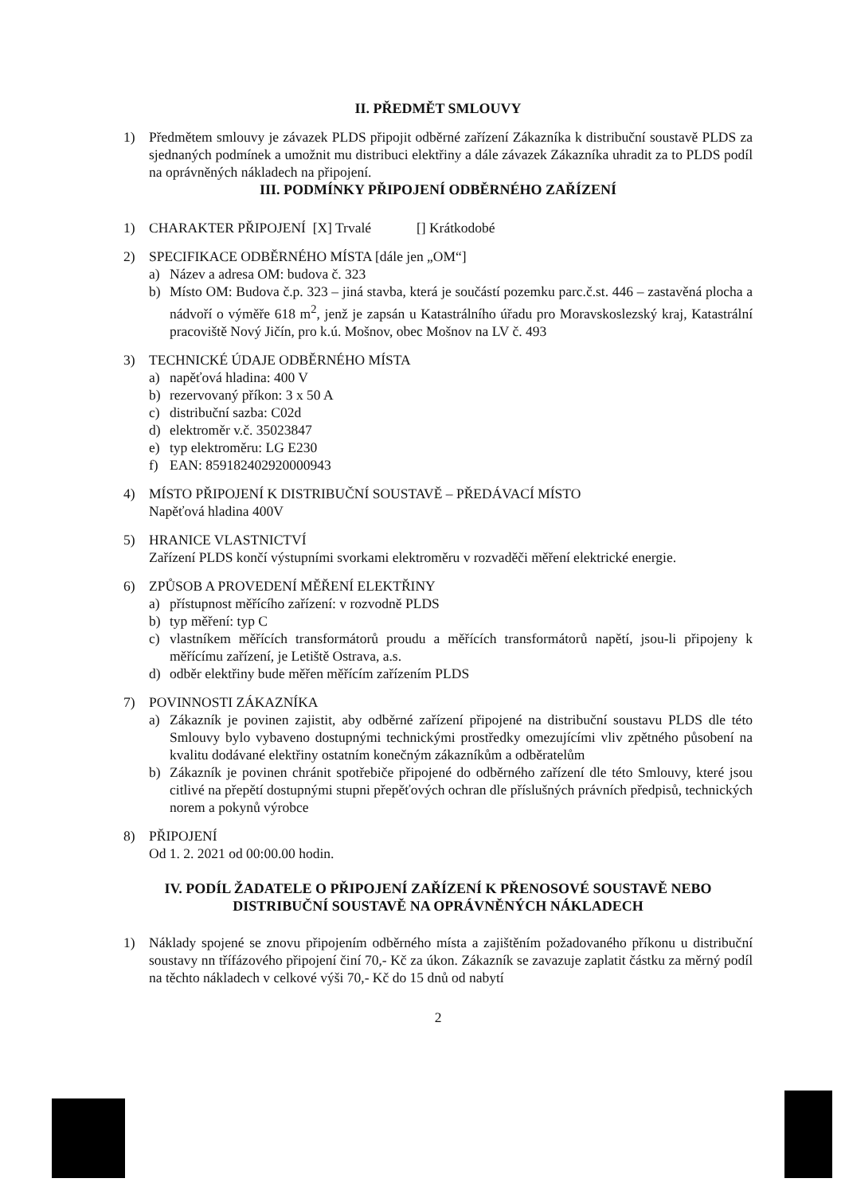II. PŘEDMĚT SMLOUVY
1) Předmětem smlouvy je závazek PLDS připojit odběrné zařízení Zákazníka k distribuční soustavě PLDS za sjednaných podmínek a umožnit mu distribuci elektřiny a dále závazek Zákazníka uhradit za to PLDS podíl na oprávněných nákladech na připojení.
III. PODMÍNKY PŘIPOJENÍ ODBĚRNÉHO ZAŘÍZENÍ
1) CHARAKTER PŘIPOJENÍ [X] Trvalé [] Krátkodobé
2) SPECIFIKACE ODBĚRNÉHO MÍSTA [dále jen „OM“]
a) Název a adresa OM: budova č. 323
b) Místo OM: Budova č.p. 323 – jiná stavba, která je součástí pozemku parc.č.st. 446 – zastavěná plocha a nádvoří o výměře 618 m<sup>2</sup>, jenž je zapsán u Katastrálního úřadu pro Moravskoslezský kraj, Katastrální pracoviště Nový Jičín, pro k.ú. Mošnov, obec Mošnov na LV č. 493
3) TECHNICKÉ ÚDAJE ODBĚRNÉHO MÍSTA
a) napěťová hladina: 400 V
b) rezervovaný příkon: 3 x 50 A
c) distribuční sazba: C02d
d) elektroměr v.č. 35023847
e) typ elektroměru: LG E230
f) EAN: 859182402920000943
4) MÍSTO PŘIPOJENÍ K DISTRIBUČNÍ SOUSTAVĚ – PŘEDÁVACÍ MÍSTO
Napěťová hladina 400V
5) HRANICE VLASTNICTVÍ
Zařízení PLDS končí výstupními svorkami elektroměru v rozvaděči měření elektrické energie.
6) ZPŮSOB A PROVEDENÍ MĚŘENÍ ELEKTŘINY
a) přístupnost měřícího zařízení: v rozvodně PLDS
b) typ měření: typ C
c) vlastníkem měřících transformátorů proudu a měřících transformátorů napětí, jsou-li připojeny k měřícímu zařízení, je Letiště Ostrava, a.s.
d) odběr elektřiny bude měřen měřícím zařízením PLDS
7) POVINNOSTI ZÁKAZNÍKA
a) Zákazník je povinen zajistit, aby odběrné zařízení připojené na distribuční soustavu PLDS dle této Smlouvy bylo vybaveno dostupnými technickými prostředky omezujícími vliv zpětného působení na kvalitu dodávané elektřiny ostatním konečným zákazníkům a odběratelům
b) Zákazník je povinen chránit spotřebiče připojené do odběrného zařízení dle této Smlouvy, které jsou citlivé na přepětí dostupnými stupni přepěťových ochran dle příslušných právních předpisů, technických norem a pokynů výrobce
8) PŘIPOJENÍ
Od 1. 2. 2021 od 00:00.00 hodin.
IV. PODÍL ŽADATELE O PŘIPOJENÍ ZAŘÍZENÍ K PŘENOSOVÉ SOUSTAVĚ NEBO DISTRIBUČNÍ SOUSTAVĚ NA OPRÁVNĚNÝCH NÁKLADECH
1) Náklady spojené se znovu připojením odběrného místa a zajištěním požadovaného příkonu u distribuční soustavy nn třífázového připojení činí 70,- Kč za úkon. Zákazník se zavazuje zaplatit částku za měrný podíl na těchto nákladech v celkové výši 70,- Kč do 15 dnů od nabytí
2